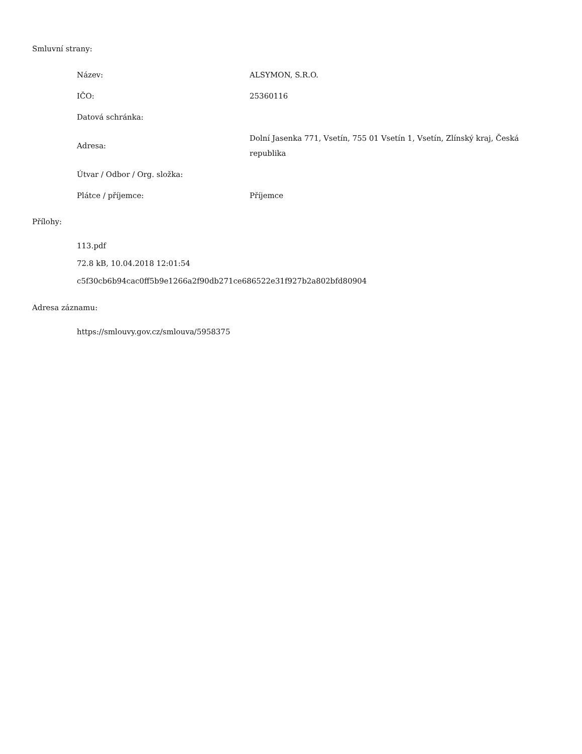Smluvní strany:
| Název: | ALSYMON, S.R.O. |
| IČO: | 25360116 |
| Datová schránka: | |
| Adresa: | Dolní Jasenka 771, Vsetín, 755 01 Vsetín 1, Vsetín, Zlínský kraj, Česká republika |
| Útvar / Odbor / Org. složka: | |
| Plátce / příjemce: | Příjemce |
Přílohy:
113.pdf
72.8 kB, 10.04.2018 12:01:54
c5f30cb6b94cac0ff5b9e1266a2f90db271ce686522e31f927b2a802bfd80904
Adresa záznamu:
https://smlouvy.gov.cz/smlouva/5958375